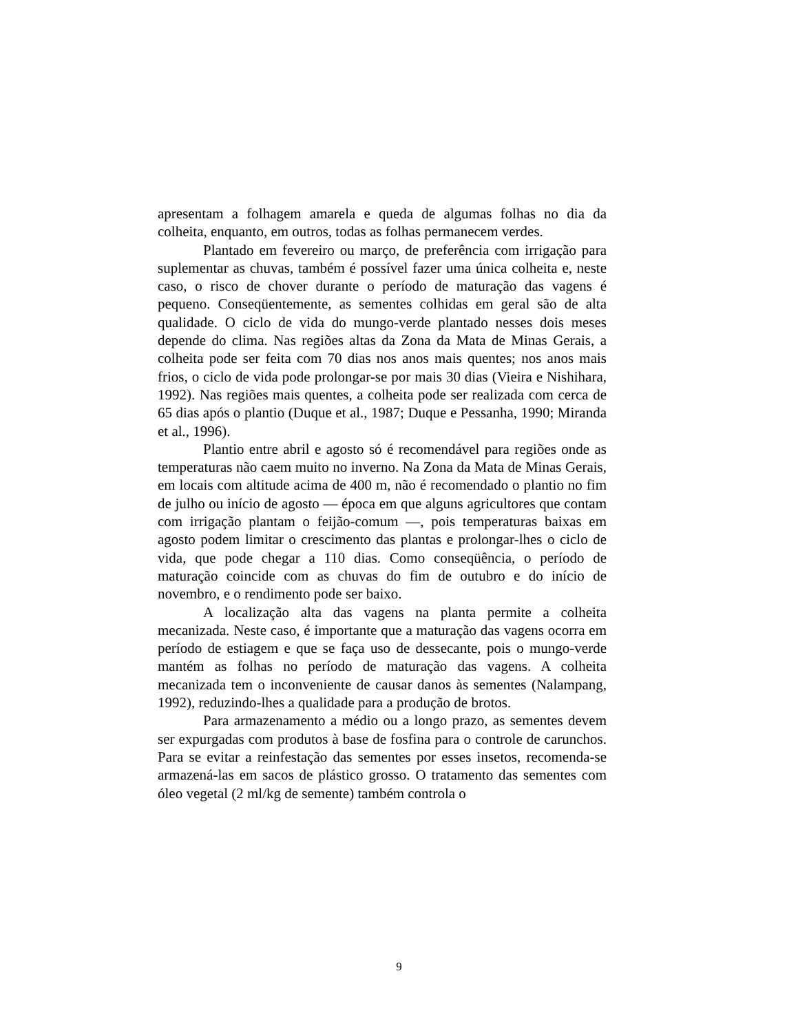apresentam a folhagem amarela e queda de algumas folhas no dia da colheita, enquanto, em outros, todas as folhas permanecem verdes.
Plantado em fevereiro ou março, de preferência com irrigação para suplementar as chuvas, também é possível fazer uma única colheita e, neste caso, o risco de chover durante o período de maturação das vagens é pequeno. Conseqüentemente, as sementes colhidas em geral são de alta qualidade. O ciclo de vida do mungo-verde plantado nesses dois meses depende do clima. Nas regiões altas da Zona da Mata de Minas Gerais, a colheita pode ser feita com 70 dias nos anos mais quentes; nos anos mais frios, o ciclo de vida pode prolongar-se por mais 30 dias (Vieira e Nishihara, 1992). Nas regiões mais quentes, a colheita pode ser realizada com cerca de 65 dias após o plantio (Duque et al., 1987; Duque e Pessanha, 1990; Miranda et al., 1996).
Plantio entre abril e agosto só é recomendável para regiões onde as temperaturas não caem muito no inverno. Na Zona da Mata de Minas Gerais, em locais com altitude acima de 400 m, não é recomendado o plantio no fim de julho ou início de agosto — época em que alguns agricultores que contam com irrigação plantam o feijão-comum —, pois temperaturas baixas em agosto podem limitar o crescimento das plantas e prolongar-lhes o ciclo de vida, que pode chegar a 110 dias. Como conseqüência, o período de maturação coincide com as chuvas do fim de outubro e do início de novembro, e o rendimento pode ser baixo.
A localização alta das vagens na planta permite a colheita mecanizada. Neste caso, é importante que a maturação das vagens ocorra em período de estiagem e que se faça uso de dessecante, pois o mungo-verde mantém as folhas no período de maturação das vagens. A colheita mecanizada tem o inconveniente de causar danos às sementes (Nalampang, 1992), reduzindo-lhes a qualidade para a produção de brotos.
Para armazenamento a médio ou a longo prazo, as sementes devem ser expurgadas com produtos à base de fosfina para o controle de carunchos. Para se evitar a reinfestação das sementes por esses insetos, recomenda-se armazená-las em sacos de plástico grosso. O tratamento das sementes com óleo vegetal (2 ml/kg de semente) também controla o
9